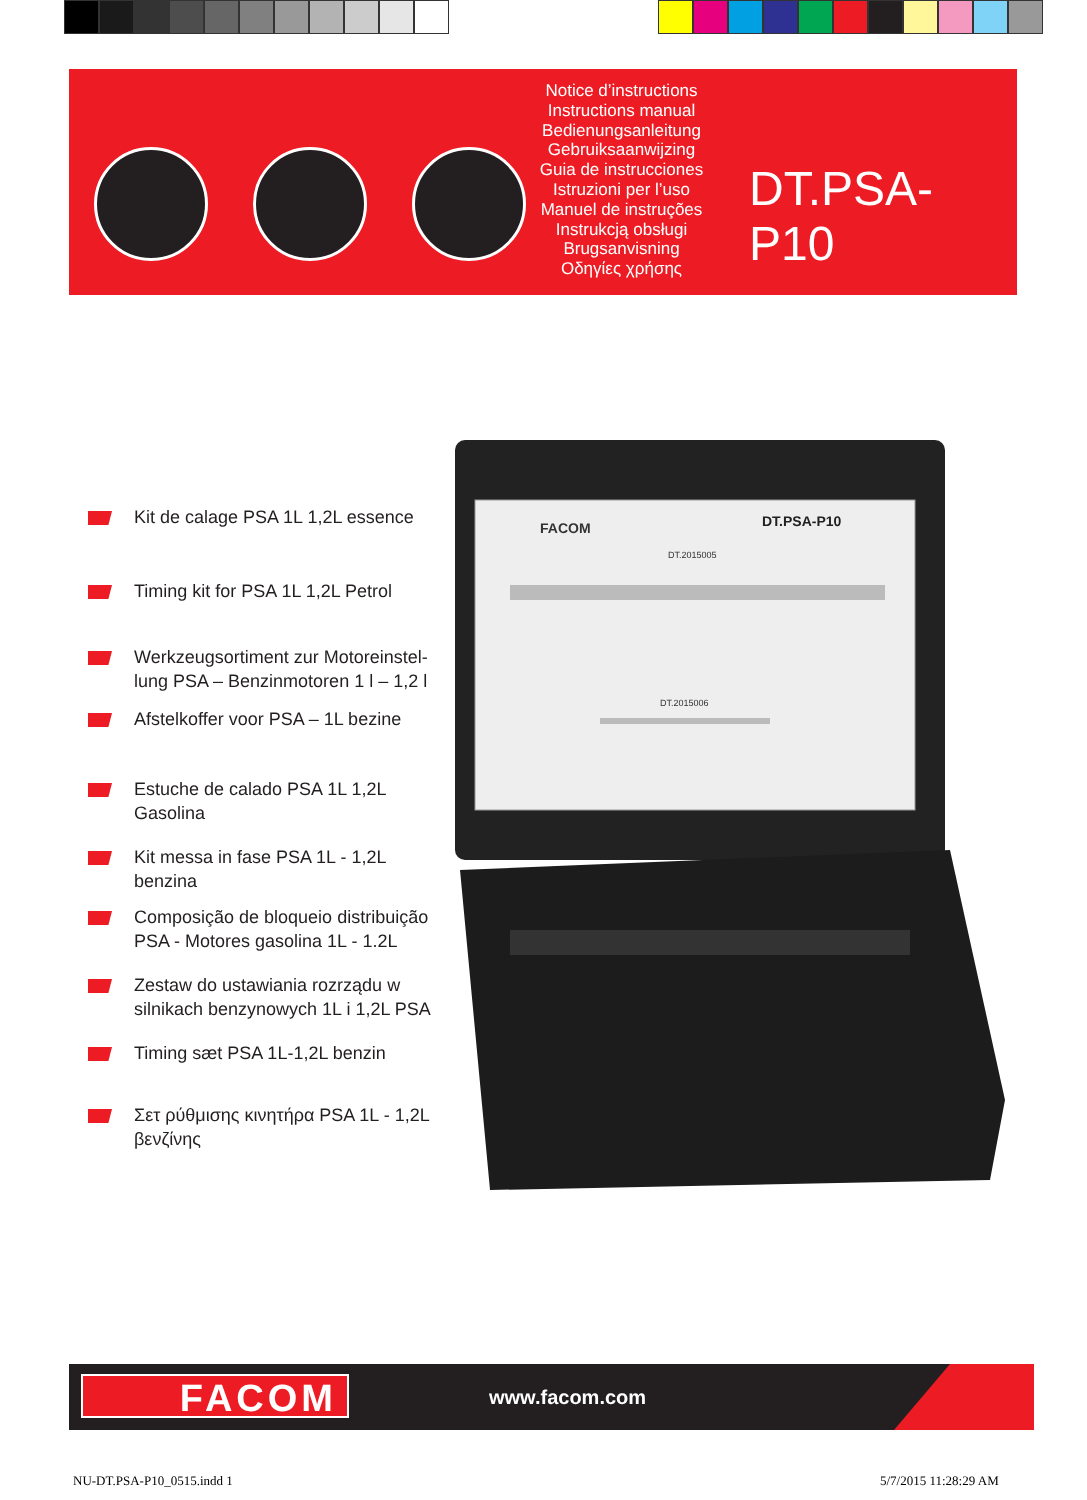Notice d’instructions
Instructions manual
Bedienungsanleitung
Gebruiksaanwijzing
Guia de instrucciones
Istruzioni per l’uso
Manuel de instruções
Instrukcją obsługi
Brugsanvisning
Οδηγίες χρήσης
DT.PSA-P10
Kit de calage PSA 1L 1,2L essence
Timing kit for PSA 1L 1,2L Petrol
Werkzeugsortiment zur Motoreinstel-lung PSA – Benzinmotoren 1 l – 1,2 l
Afstelkoffer voor PSA – 1L bezine
Estuche de calado PSA 1L 1,2L Gasolina
Kit messa in fase PSA 1L - 1,2L benzina
Composição de bloqueio distribuição PSA - Motores gasolina 1L - 1.2L
Zestaw do ustawiania rozrządu w silnikach benzynowych 1L i 1,2L PSA
Timing sæt PSA 1L-1,2L benzin
Σετ ρύθμισης κινητήρα PSA 1L - 1,2L βενζίνης
FACOM
DT.PSA-P10
DT.2015005
DT.2015006
FACOM www.facom.com
NU-DT.PSA-P10_0515.indd 1 5/7/2015 11:28:29 AM